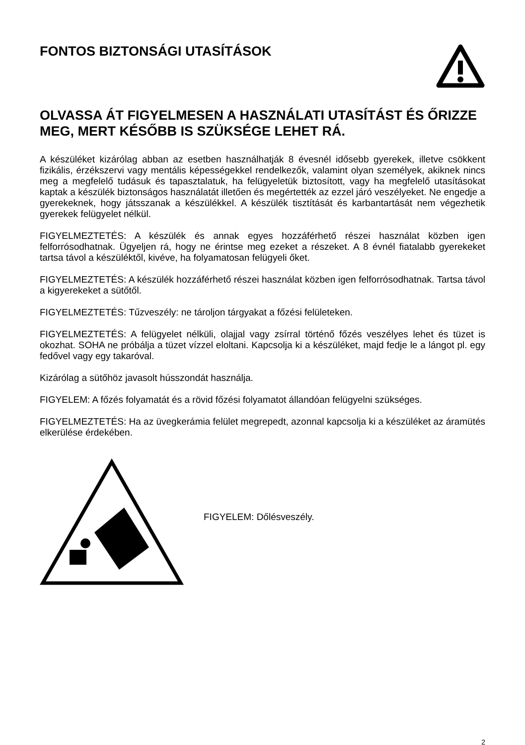FONTOS BIZTONSÁGI UTASÍTÁSOK
OLVASSA ÁT FIGYELMESEN A HASZNÁLATI UTASÍTÁST ÉS ŐRIZZE MEG, MERT KÉSŐBB IS SZÜKSÉGE LEHET RÁ.
A készüléket kizárólag abban az esetben használhatják 8 évesnél idősebb gyerekek, illetve csökkent fizikális, érzékszervi vagy mentális képességekkel rendelkezők, valamint olyan személyek, akiknek nincs meg a megfelelő tudásuk és tapasztalatuk, ha felügyeletük biztosított, vagy ha megfelelő utasításokat kaptak a készülék biztonságos használatát illetően és megértették az ezzel járó veszélyeket. Ne engedje a gyerekeknek, hogy játsszanak a készülékkel. A készülék tisztítását és karbantartását nem végezhetik gyerekek felügyelet nélkül.
FIGYELMEZTETÉS: A készülék és annak egyes hozzáférhető részei használat közben igen felforrósodhatnak. Ügyeljen rá, hogy ne érintse meg ezeket a részeket. A 8 évnél fiatalabb gyerekeket tartsa távol a készüléktől, kivéve, ha folyamatosan felügyeli őket.
FIGYELMEZTETÉS: A készülék hozzáférhető részei használat közben igen felforrósodhatnak. Tartsa távol a kigyerekeket a sütőtől.
FIGYELMEZTETÉS: Tűzveszély: ne tároljon tárgyakat a főzési felületeken.
FIGYELMEZTETÉS: A felügyelet nélküli, olajjal vagy zsírral történő főzés veszélyes lehet és tüzet is okozhat. SOHA ne próbálja a tüzet vízzel eloltani. Kapcsolja ki a készüléket, majd fedje le a lángot pl. egy fedővel vagy egy takaróval.
Kizárólag a sütőhöz javasolt hússzondát használja.
FIGYELEM: A főzés folyamatát és a rövid főzési folyamatot állandóan felügyelni szükséges.
FIGYELMEZTETÉS: Ha az üvegkerámia felület megrepedt, azonnal kapcsolja ki a készüléket az áramütés elkerülése érdekében.
FIGYELEM: Dőlésveszély.
2